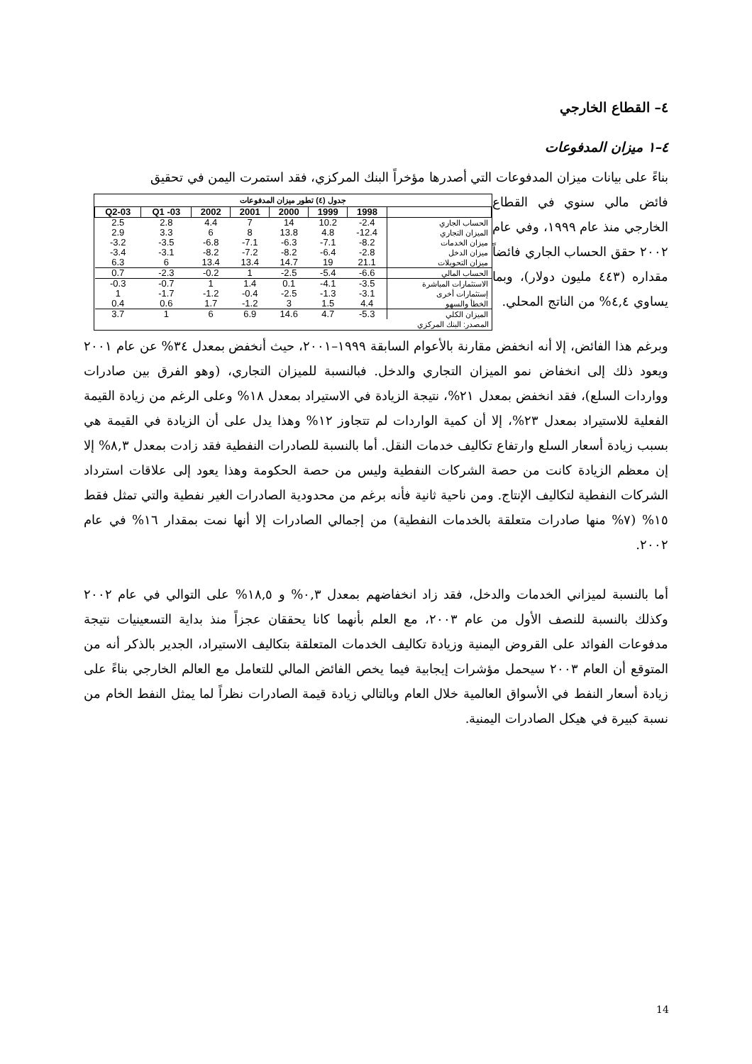٤– القطاع الخارجي
٤–١ ميزان المدفوعات
بناءً على بيانات ميزان المدفوعات التي أصدرها مؤخراً البنك المركزي، فقد استمرت اليمن في تحقيق
جدول (٤) تطور ميزان المدفوعات
| Q2-03 | Q1 -03 | 2002 | 2001 | 2000 | 1999 | 1998 | |
| --- | --- | --- | --- | --- | --- | --- | --- |
| 2.5 | 2.8 | 4.4 | 7 | 14 | 10.2 | -2.4 | الحساب الجاري |
| 2.9 | 3.3 | 6 | 8 | 13.8 | 4.8 | -12.4 | الميزان التجاري |
| -3.2 | -3.5 | -6.8 | -7.1 | -6.3 | -7.1 | -8.2 | ميزان الخدمات |
| -3.4 | -3.1 | -8.2 | -7.2 | -8.2 | -6.4 | -2.8 | ميزان الدخل |
| 6.3 | 6 | 13.4 | 13.4 | 14.7 | 19 | 21.1 | ميزان التحويلات |
| 0.7 | -2.3 | -0.2 | 1 | -2.5 | -5.4 | -6.6 | الحساب المالي |
| -0.3 | -0.7 | 1 | 1.4 | 0.1 | -4.1 | -3.5 | الاستثمارات المباشرة |
| 1 | -1.7 | -1.2 | -0.4 | -2.5 | -1.3 | -3.1 | إستثمارات أخرى |
| 0.4 | 0.6 | 1.7 | -1.2 | 3 | 1.5 | 4.4 | الخطأ والسهو |
| 3.7 | 1 | 6 | 6.9 | 14.6 | 4.7 | -5.3 | الميزان الكلي |
المصدر: البنك المركزي
فائض مالي سنوي في القطاع الخارجي منذ عام ١٩٩٩، وفي عام ٢٠٠٢ حقق الحساب الجاري فائضاً مقداره (٤٤٣ مليون دولار)، وبما يساوي ٤,٤% من الناتج المحلي.
وبرغم هذا الفائض، إلا أنه انخفض مقارنة بالأعوام السابقة ١٩٩٩–٢٠٠١، حيث أنخفض بمعدل ٣٤% عن عام ٢٠٠١ ويعود ذلك إلى انخفاض نمو الميزان التجاري والدخل. فبالنسبة للميزان التجاري، (وهو الفرق بين صادرات وواردات السلع)، فقد انخفض بمعدل ٢١%، نتيجة الزيادة في الاستيراد بمعدل ١٨% وعلى الرغم من زيادة القيمة الفعلية للاستيراد بمعدل ٢٣%، إلا أن كمية الواردات لم تتجاوز ١٢% وهذا يدل على أن الزيادة في القيمة هي بسبب زيادة أسعار السلع وارتفاع تكاليف خدمات النقل. أما بالنسبة للصادرات النفطية فقد زادت بمعدل ٨,٣% إلا إن معظم الزيادة كانت من حصة الشركات النفطية وليس من حصة الحكومة وهذا يعود إلى علاقات استرداد الشركات النفطية لتكاليف الإنتاج. ومن ناحية ثانية فأنه برغم من محدودية الصادرات الغير نفطية والتي تمثل فقط ١٥% (٧% منها صادرات متعلقة بالخدمات النفطية) من إجمالي الصادرات إلا أنها نمت بمقدار ١٦% في عام ٢٠٠٢.
أما بالنسبة لميزاني الخدمات والدخل، فقد زاد انخفاضهم بمعدل ٠,٣% و ١٨,٥% على التوالي في عام ٢٠٠٢ وكذلك بالنسبة للنصف الأول من عام ٢٠٠٣، مع العلم بأنهما كانا يحققان عجزاً منذ بداية التسعينيات نتيجة مدفوعات الفوائد على القروض اليمنية وزيادة تكاليف الخدمات المتعلقة بتكاليف الاستيراد، الجدير بالذكر أنه من المتوقع أن العام ٢٠٠٣ سيحمل مؤشرات إيجابية فيما يخص الفائض المالي للتعامل مع العالم الخارجي بناءً على زيادة أسعار النفط في الأسواق العالمية خلال العام وبالتالي زيادة قيمة الصادرات نظراً لما يمثل النفط الخام من نسبة كبيرة في هيكل الصادرات اليمنية.
14